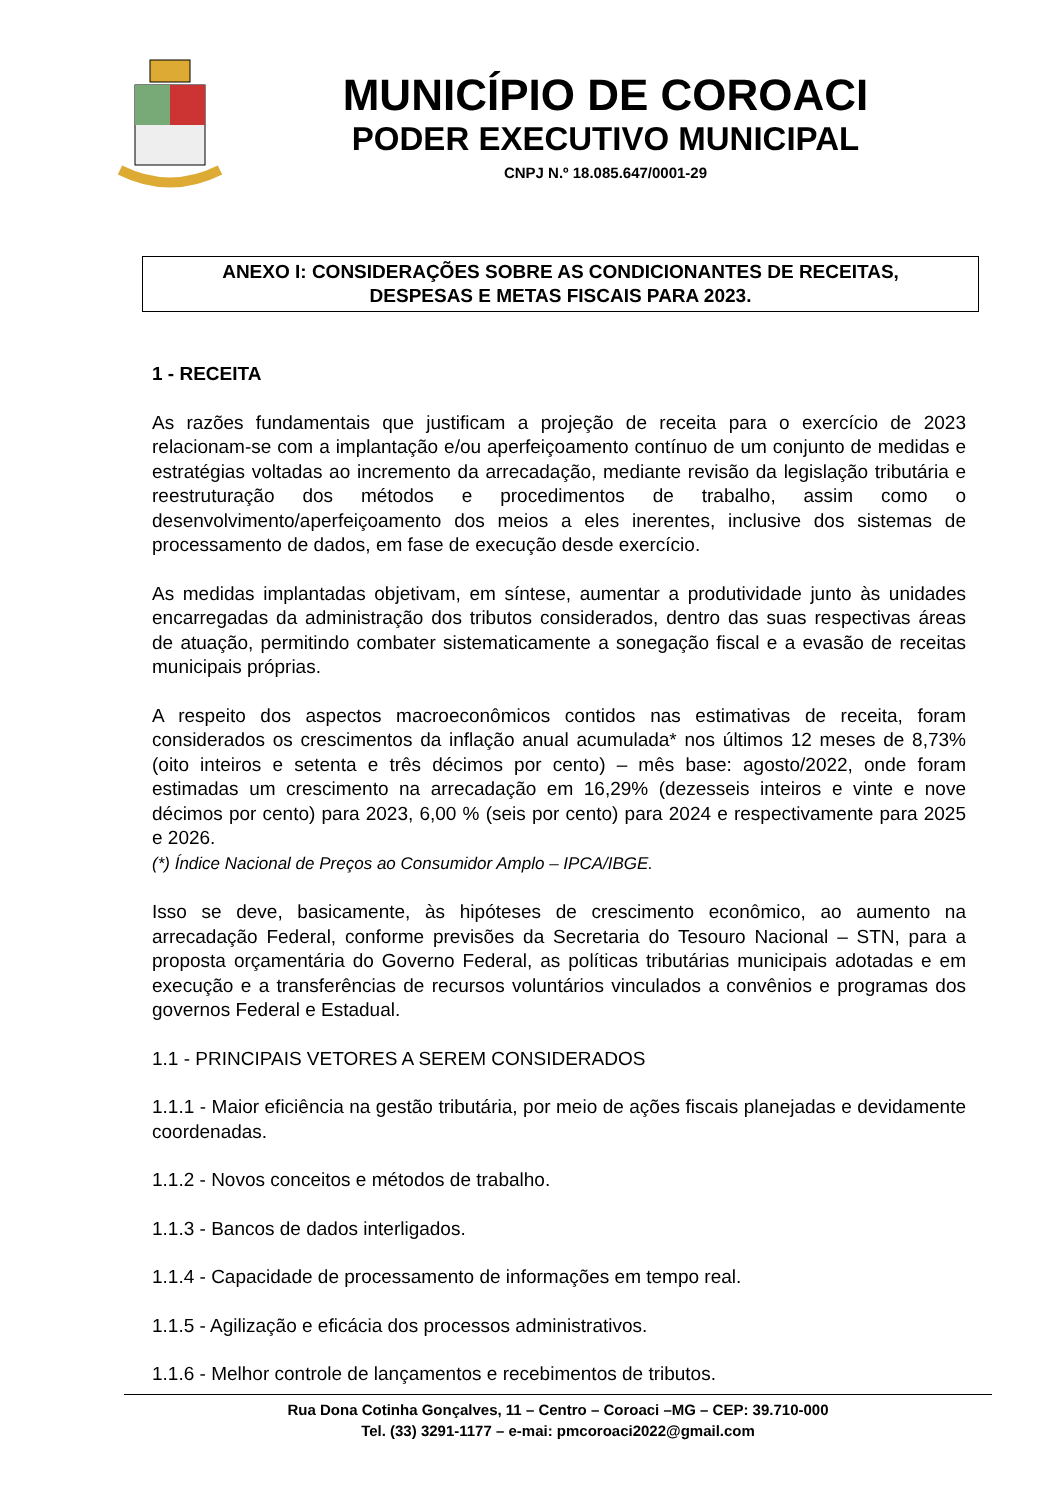MUNICÍPIO DE COROACI
PODER EXECUTIVO MUNICIPAL
CNPJ N.º 18.085.647/0001-29
ANEXO I: CONSIDERAÇÕES SOBRE AS CONDICIONANTES DE RECEITAS,
DESPESAS E METAS FISCAIS PARA 2023.
1 - RECEITA
As razões fundamentais que justificam a projeção de receita para o exercício de 2023 relacionam-se com a implantação e/ou aperfeiçoamento contínuo de um conjunto de medidas e estratégias voltadas ao incremento da arrecadação, mediante revisão da legislação tributária e reestruturação dos métodos e procedimentos de trabalho, assim como o desenvolvimento/aperfeiçoamento dos meios a eles inerentes, inclusive dos sistemas de processamento de dados, em fase de execução desde exercício.
As medidas implantadas objetivam, em síntese, aumentar a produtividade junto às unidades encarregadas da administração dos tributos considerados, dentro das suas respectivas áreas de atuação, permitindo combater sistematicamente a sonegação fiscal e a evasão de receitas municipais próprias.
A respeito dos aspectos macroeconômicos contidos nas estimativas de receita, foram considerados os crescimentos da inflação anual acumulada* nos últimos 12 meses de 8,73% (oito inteiros e setenta e três décimos por cento) – mês base: agosto/2022, onde foram estimadas um crescimento na arrecadação em 16,29% (dezesseis inteiros e vinte e nove décimos por cento) para 2023, 6,00 % (seis por cento) para 2024 e respectivamente para 2025 e 2026.
(*) Índice Nacional de Preços ao Consumidor Amplo – IPCA/IBGE.
Isso se deve, basicamente, às hipóteses de crescimento econômico, ao aumento na arrecadação Federal, conforme previsões da Secretaria do Tesouro Nacional – STN, para a proposta orçamentária do Governo Federal, as políticas tributárias municipais adotadas e em execução e a transferências de recursos voluntários vinculados a convênios e programas dos governos Federal e Estadual.
1.1 - PRINCIPAIS VETORES A SEREM CONSIDERADOS
1.1.1 - Maior eficiência na gestão tributária, por meio de ações fiscais planejadas e devidamente coordenadas.
1.1.2 - Novos conceitos e métodos de trabalho.
1.1.3 - Bancos de dados interligados.
1.1.4 - Capacidade de processamento de informações em tempo real.
1.1.5 - Agilização e eficácia dos processos administrativos.
1.1.6 - Melhor controle de lançamentos e recebimentos de tributos.
Rua Dona Cotinha Gonçalves, 11 – Centro – Coroaci –MG – CEP: 39.710-000
Tel. (33) 3291-1177 – e-mai: pmcoroaci2022@gmail.com